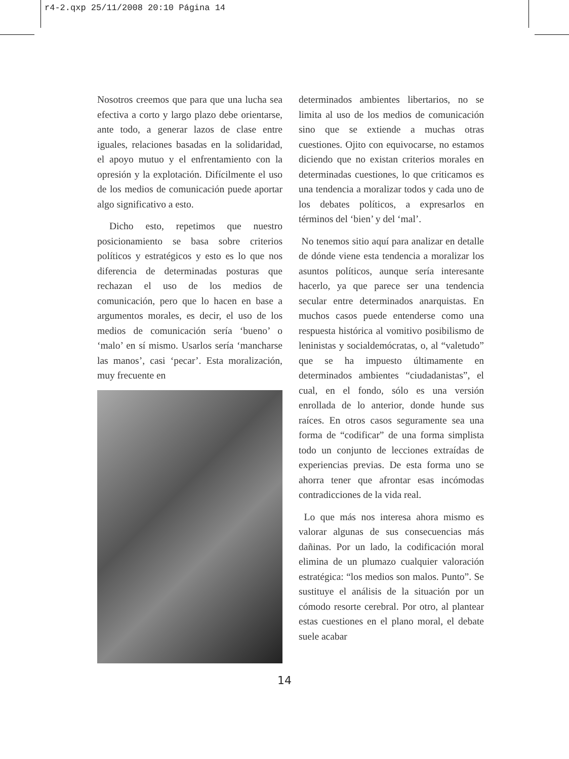r4-2.qxp 25/11/2008 20:10 Página 14
Nosotros creemos que para que una lucha sea efectiva a corto y largo plazo debe orientarse, ante todo, a generar lazos de clase entre iguales, relaciones basadas en la solidaridad, el apoyo mutuo y el enfrentamiento con la opresión y la explotación. Difícilmente el uso de los medios de comunicación puede aportar algo significativo a esto.
Dicho esto, repetimos que nuestro posicionamiento se basa sobre criterios políticos y estratégicos y esto es lo que nos diferencia de determinadas posturas que rechazan el uso de los medios de comunicación, pero que lo hacen en base a argumentos morales, es decir, el uso de los medios de comunicación sería ‘bueno’ o ‘malo’ en sí mismo. Usarlos sería ‘mancharse las manos’, casi ‘pecar’. Esta moralización, muy frecuente en
determinados ambientes libertarios, no se limita al uso de los medios de comunicación sino que se extiende a muchas otras cuestiones. Ojito con equivocarse, no estamos diciendo que no existan criterios morales en determinadas cuestiones, lo que criticamos es una tendencia a moralizar todos y cada uno de los debates políticos, a expresarlos en términos del ‘bien’ y del ‘mal’.
No tenemos sitio aquí para analizar en detalle de dónde viene esta tendencia a moralizar los asuntos políticos, aunque sería interesante hacerlo, ya que parece ser una tendencia secular entre determinados anarquistas. En muchos casos puede entenderse como una respuesta histórica al vomitivo posibilismo de leninistas y socialdemócratas, o, al “valetudo” que se ha impuesto últimamente en determinados ambientes “ciudadanistas”, el cual, en el fondo, sólo es una versión enrollada de lo anterior, donde hunde sus raíces. En otros casos seguramente sea una forma de “codificar” de una forma simplista todo un conjunto de lecciones extraídas de experiencias previas. De esta forma uno se ahorra tener que afrontar esas incómodas contradicciones de la vida real.
Lo que más nos interesa ahora mismo es valorar algunas de sus consecuencias más dañinas. Por un lado, la codificación moral elimina de un plumazo cualquier valoración estratégica: “los medios son malos. Punto”. Se sustituye el análisis de la situación por un cómodo resorte cerebral. Por otro, al plantear estas cuestiones en el plano moral, el debate suele acabar
14